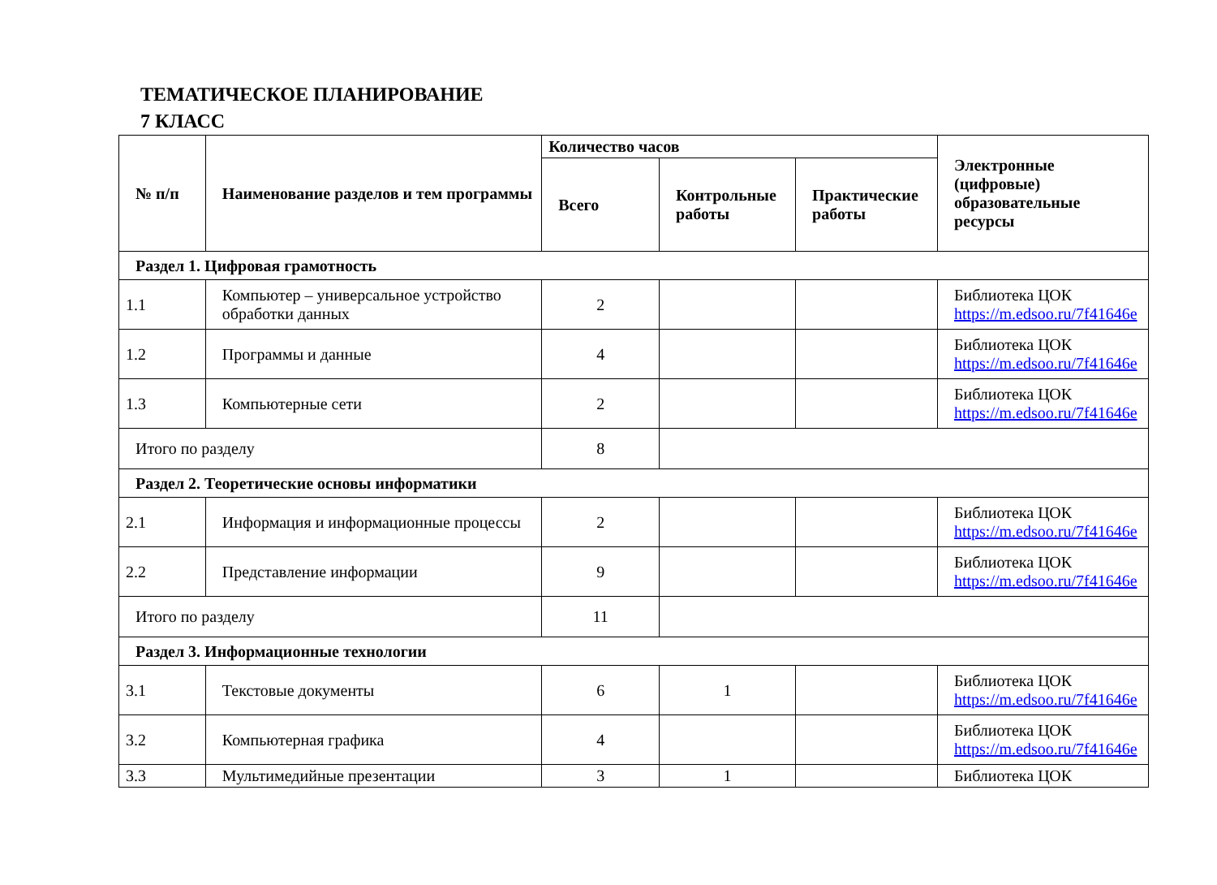ТЕМАТИЧЕСКОЕ ПЛАНИРОВАНИЕ
7 КЛАСС
| № п/п | Наименование разделов и тем программы | Количество часов | | | Электронные (цифровые) образовательные ресурсы |
| --- | --- | --- | --- | --- | --- |
| | | Всего | Контрольные работы | Практические работы | |
| Раздел 1. Цифровая грамотность | | | | | |
| 1.1 | Компьютер – универсальное устройство обработки данных | 2 | | | Библиотека ЦОК https://m.edsoo.ru/7f41646e |
| 1.2 | Программы и данные | 4 | | | Библиотека ЦОК https://m.edsoo.ru/7f41646e |
| 1.3 | Компьютерные сети | 2 | | | Библиотека ЦОК https://m.edsoo.ru/7f41646e |
| Итого по разделу | | 8 | | | |
| Раздел 2. Теоретические основы информатики | | | | | |
| 2.1 | Информация и информационные процессы | 2 | | | Библиотека ЦОК https://m.edsoo.ru/7f41646e |
| 2.2 | Представление информации | 9 | | | Библиотека ЦОК https://m.edsoo.ru/7f41646e |
| Итого по разделу | | 11 | | | |
| Раздел 3. Информационные технологии | | | | | |
| 3.1 | Текстовые документы | 6 | 1 | | Библиотека ЦОК https://m.edsoo.ru/7f41646e |
| 3.2 | Компьютерная графика | 4 | | | Библиотека ЦОК https://m.edsoo.ru/7f41646e |
| 3.3 | Мультимедийные презентации | 3 | 1 | | Библиотека ЦОК |